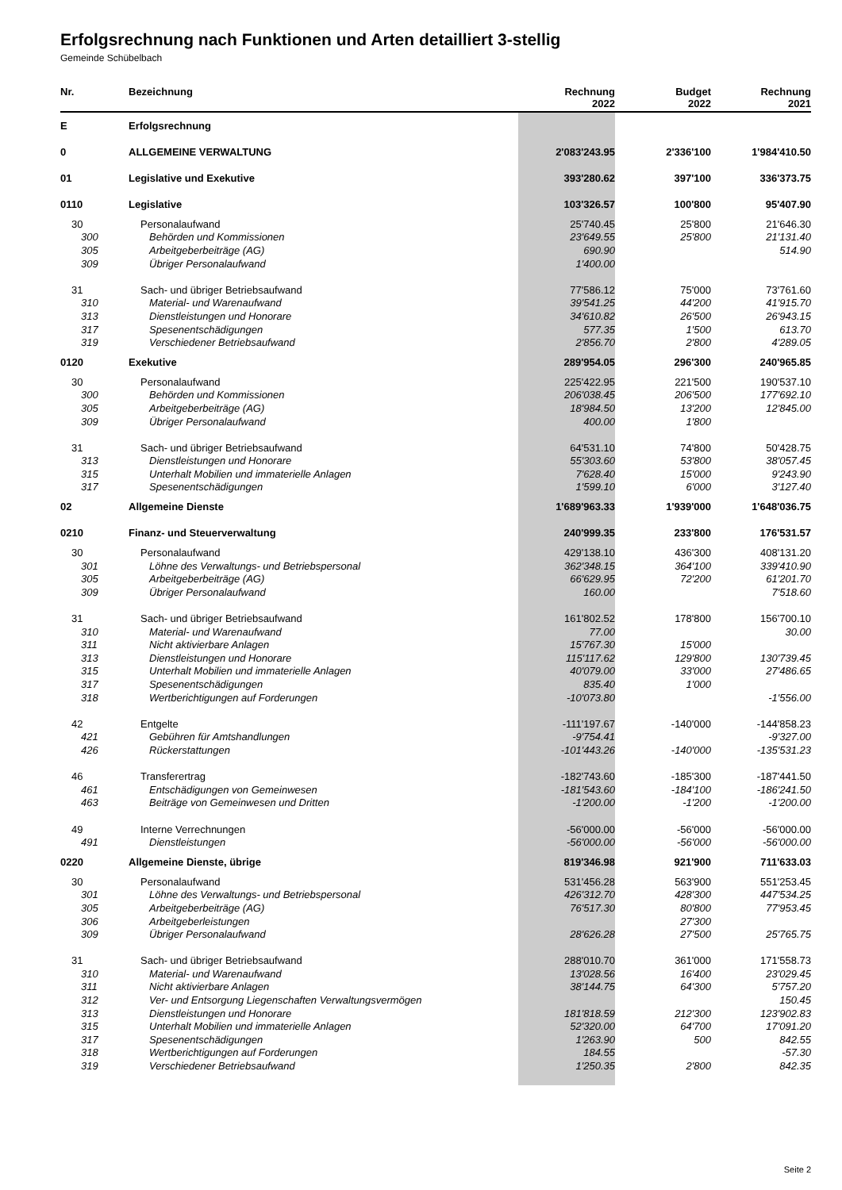Erfolgsrechnung nach Funktionen und Arten detailliert 3-stellig
Gemeinde Schübelbach
| Nr. | Bezeichnung | Rechnung 2022 | Budget 2022 | Rechnung 2021 |
| --- | --- | --- | --- | --- |
| E | Erfolgsrechnung | | | |
| 0 | ALLGEMEINE VERWALTUNG | 2'083'243.95 | 2'336'100 | 1'984'410.50 |
| 01 | Legislative und Exekutive | 393'280.62 | 397'100 | 336'373.75 |
| 0110 | Legislative | 103'326.57 | 100'800 | 95'407.90 |
| 30 | Personalaufwand | 25'740.45 | 25'800 | 21'646.30 |
| 300 | Behörden und Kommissionen | 23'649.55 | 25'800 | 21'131.40 |
| 305 | Arbeitgeberbeiträge (AG) | 690.90 | | 514.90 |
| 309 | Übriger Personalaufwand | 1'400.00 | | |
| 31 | Sach- und übriger Betriebsaufwand | 77'586.12 | 75'000 | 73'761.60 |
| 310 | Material- und Warenaufwand | 39'541.25 | 44'200 | 41'915.70 |
| 313 | Dienstleistungen und Honorare | 34'610.82 | 26'500 | 26'943.15 |
| 317 | Spesenentschädigungen | 577.35 | 1'500 | 613.70 |
| 319 | Verschiedener Betriebsaufwand | 2'856.70 | 2'800 | 4'289.05 |
| 0120 | Exekutive | 289'954.05 | 296'300 | 240'965.85 |
| 30 | Personalaufwand | 225'422.95 | 221'500 | 190'537.10 |
| 300 | Behörden und Kommissionen | 206'038.45 | 206'500 | 177'692.10 |
| 305 | Arbeitgeberbeiträge (AG) | 18'984.50 | 13'200 | 12'845.00 |
| 309 | Übriger Personalaufwand | 400.00 | 1'800 | |
| 31 | Sach- und übriger Betriebsaufwand | 64'531.10 | 74'800 | 50'428.75 |
| 313 | Dienstleistungen und Honorare | 55'303.60 | 53'800 | 38'057.45 |
| 315 | Unterhalt Mobilien und immaterielle Anlagen | 7'628.40 | 15'000 | 9'243.90 |
| 317 | Spesenentschädigungen | 1'599.10 | 6'000 | 3'127.40 |
| 02 | Allgemeine Dienste | 1'689'963.33 | 1'939'000 | 1'648'036.75 |
| 0210 | Finanz- und Steuerverwaltung | 240'999.35 | 233'800 | 176'531.57 |
| 30 | Personalaufwand | 429'138.10 | 436'300 | 408'131.20 |
| 301 | Löhne des Verwaltungs- und Betriebspersonal | 362'348.15 | 364'100 | 339'410.90 |
| 305 | Arbeitgeberbeiträge (AG) | 66'629.95 | 72'200 | 61'201.70 |
| 309 | Übriger Personalaufwand | 160.00 | | 7'518.60 |
| 31 | Sach- und übriger Betriebsaufwand | 161'802.52 | 178'800 | 156'700.10 |
| 310 | Material- und Warenaufwand | 77.00 | | 30.00 |
| 311 | Nicht aktivierbare Anlagen | 15'767.30 | 15'000 | |
| 313 | Dienstleistungen und Honorare | 115'117.62 | 129'800 | 130'739.45 |
| 315 | Unterhalt Mobilien und immaterielle Anlagen | 40'079.00 | 33'000 | 27'486.65 |
| 317 | Spesenentschädigungen | 835.40 | 1'000 | |
| 318 | Wertberichtigungen auf Forderungen | -10'073.80 | | -1'556.00 |
| 42 | Entgelte | -111'197.67 | -140'000 | -144'858.23 |
| 421 | Gebühren für Amtshandlungen | -9'754.41 | | -9'327.00 |
| 426 | Rückerstattungen | -101'443.26 | -140'000 | -135'531.23 |
| 46 | Transferertrag | -182'743.60 | -185'300 | -187'441.50 |
| 461 | Entschädigungen von Gemeinwesen | -181'543.60 | -184'100 | -186'241.50 |
| 463 | Beiträge von Gemeinwesen und Dritten | -1'200.00 | -1'200 | -1'200.00 |
| 49 | Interne Verrechnungen | -56'000.00 | -56'000 | -56'000.00 |
| 491 | Dienstleistungen | -56'000.00 | -56'000 | -56'000.00 |
| 0220 | Allgemeine Dienste, übrige | 819'346.98 | 921'900 | 711'633.03 |
| 30 | Personalaufwand | 531'456.28 | 563'900 | 551'253.45 |
| 301 | Löhne des Verwaltungs- und Betriebspersonal | 426'312.70 | 428'300 | 447'534.25 |
| 305 | Arbeitgeberbeiträge (AG) | 76'517.30 | 80'800 | 77'953.45 |
| 306 | Arbeitgeberleistungen | | 27'300 | |
| 309 | Übriger Personalaufwand | 28'626.28 | 27'500 | 25'765.75 |
| 31 | Sach- und übriger Betriebsaufwand | 288'010.70 | 361'000 | 171'558.73 |
| 310 | Material- und Warenaufwand | 13'028.56 | 16'400 | 23'029.45 |
| 311 | Nicht aktivierbare Anlagen | 38'144.75 | 64'300 | 5'757.20 |
| 312 | Ver- und Entsorgung Liegenschaften Verwaltungsvermögen | | | 150.45 |
| 313 | Dienstleistungen und Honorare | 181'818.59 | 212'300 | 123'902.83 |
| 315 | Unterhalt Mobilien und immaterielle Anlagen | 52'320.00 | 64'700 | 17'091.20 |
| 317 | Spesenentschädigungen | 1'263.90 | 500 | 842.55 |
| 318 | Wertberichtigungen auf Forderungen | 184.55 | | -57.30 |
| 319 | Verschiedener Betriebsaufwand | 1'250.35 | 2'800 | 842.35 |
Seite 2